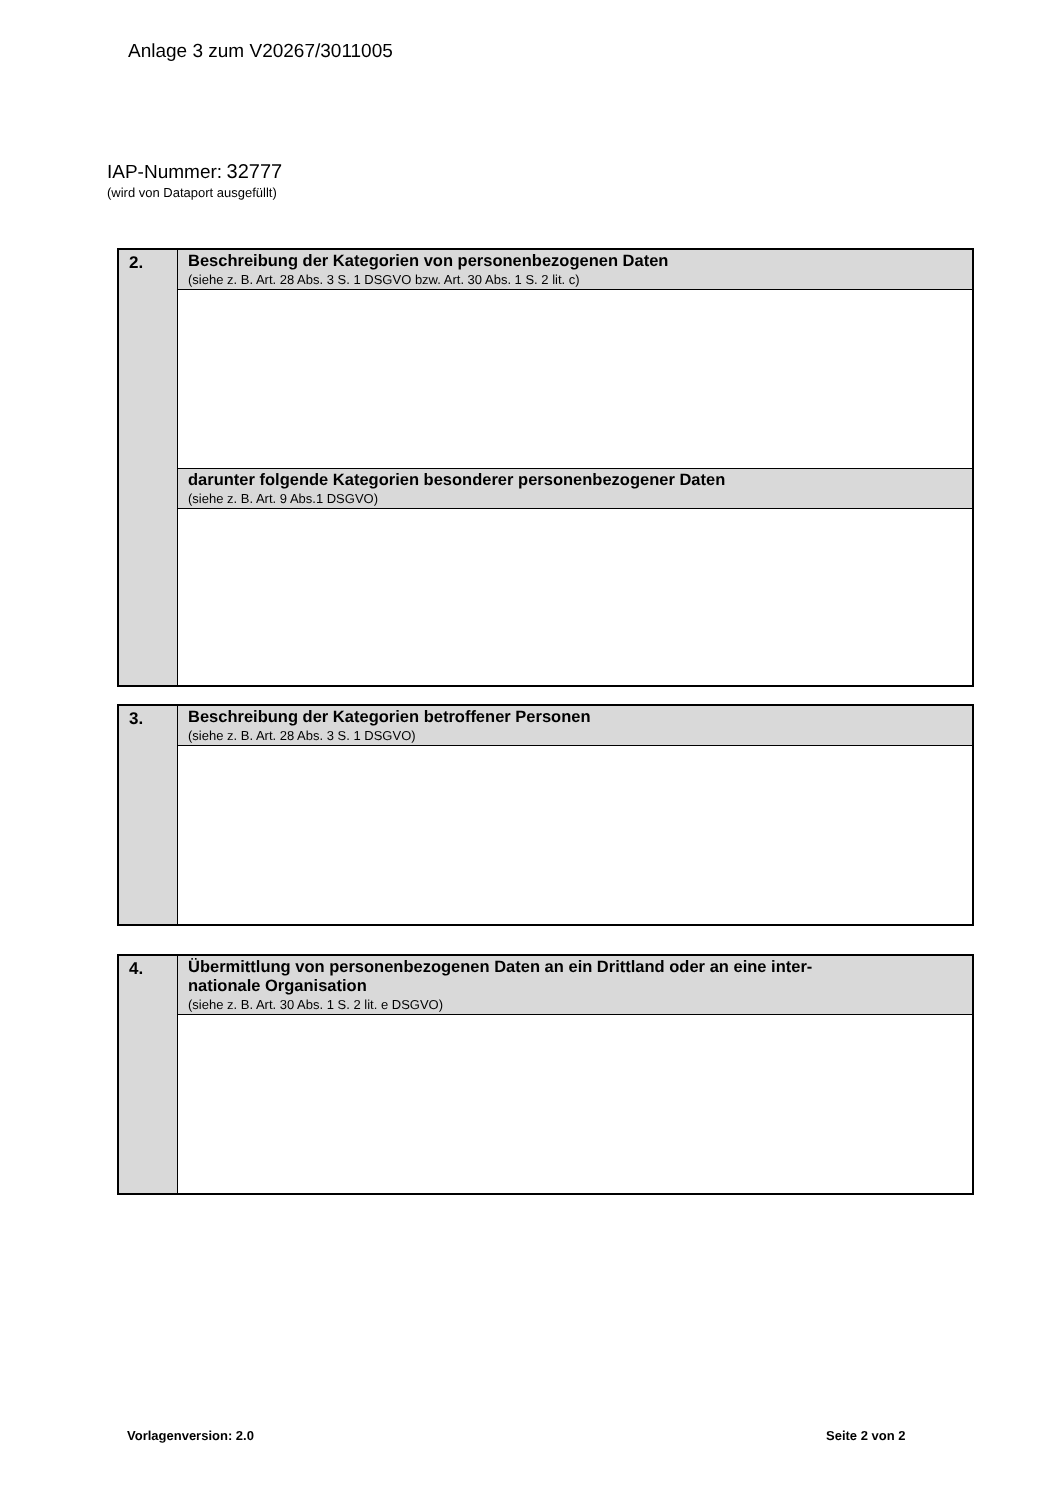Anlage 3 zum V20267/3011005
IAP-Nummer: 32777
(wird von Dataport ausgefüllt)
| 2. | Beschreibung der Kategorien von personenbezogenen Daten (siehe z. B. Art. 28 Abs. 3 S. 1 DSGVO bzw. Art. 30 Abs. 1 S. 2 lit. c) |
| | darunter folgende Kategorien besonderer personenbezogener Daten (siehe z. B. Art. 9 Abs.1 DSGVO) |
| 3. | Beschreibung der Kategorien betroffener Personen (siehe z. B. Art. 28 Abs. 3 S. 1 DSGVO) |
| 4. | Übermittlung von personenbezogenen Daten an ein Drittland oder an eine inter- nationale Organisation (siehe z. B. Art. 30 Abs. 1 S. 2 lit. e DSGVO) |
Vorlagenversion: 2.0 Seite 2 von 2